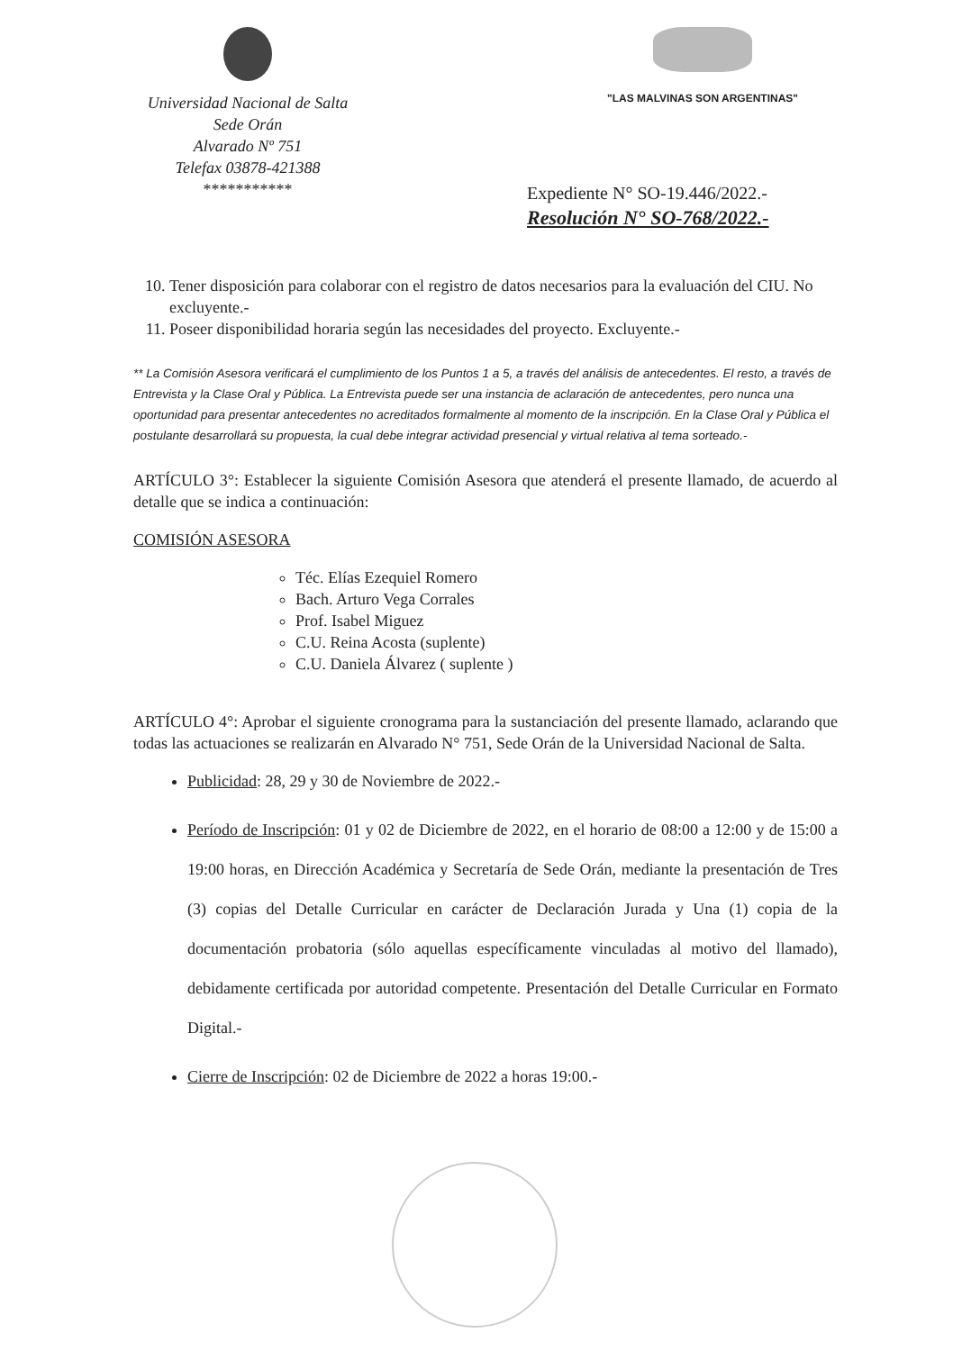Universidad Nacional de Salta
Sede Orán
Alvarado Nº 751
Telefax 03878-421388
***********
"LAS MALVINAS SON ARGENTINAS"
Expediente N° SO-19.446/2022.-
Resolución N° SO-768/2022.-
10. Tener disposición para colaborar con el registro de datos necesarios para la evaluación del CIU. No excluyente.-
11. Poseer disponibilidad horaria según las necesidades del proyecto. Excluyente.-
** La Comisión Asesora verificará el cumplimiento de los Puntos 1 a 5, a través del análisis de antecedentes. El resto, a través de Entrevista y la Clase Oral y Pública. La Entrevista puede ser una instancia de aclaración de antecedentes, pero nunca una oportunidad para presentar antecedentes no acreditados formalmente al momento de la inscripción. En la Clase Oral y Pública el postulante desarrollará su propuesta, la cual debe integrar actividad presencial y virtual relativa al tema sorteado.-
ARTÍCULO 3°: Establecer la siguiente Comisión Asesora que atenderá el presente llamado, de acuerdo al detalle que se indica a continuación:
COMISIÓN ASESORA
Téc. Elías Ezequiel Romero
Bach. Arturo Vega Corrales
Prof. Isabel Miguez
C.U. Reina Acosta (suplente)
C.U. Daniela Álvarez ( suplente )
ARTÍCULO 4°: Aprobar el siguiente cronograma para la sustanciación del presente llamado, aclarando que todas las actuaciones se realizarán en Alvarado N° 751, Sede Orán de la Universidad Nacional de Salta.
Publicidad: 28, 29 y 30 de Noviembre de 2022.-
Período de Inscripción: 01 y 02 de Diciembre de 2022, en el horario de 08:00 a 12:00 y de 15:00 a 19:00 horas, en Dirección Académica y Secretaría de Sede Orán, mediante la presentación de Tres (3) copias del Detalle Curricular en carácter de Declaración Jurada y Una (1) copia de la documentación probatoria (sólo aquellas específicamente vinculadas al motivo del llamado), debidamente certificada por autoridad competente. Presentación del Detalle Curricular en Formato Digital.-
Cierre de Inscripción: 02 de Diciembre de 2022 a horas 19:00.-